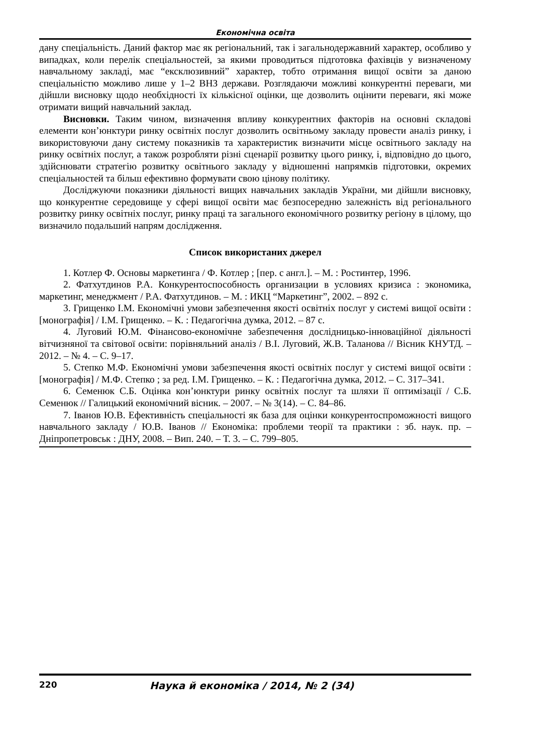Економічна освіта
дану спеціальність. Даний фактор має як регіональний, так і загальнодержавний характер, особливо у випадках, коли перелік спеціальностей, за якими проводиться підготовка фахівців у визначеному навчальному закладі, має “ексклюзивний” характер, тобто отримання вищої освіти за даною спеціальністю можливо лише у 1–2 ВНЗ держави. Розглядаючи можливі конкурентні переваги, ми дійшли висновку щодо необхідності їх кількісної оцінки, ще дозволить оцінити переваги, які може отримати вищий навчальний заклад.
Висновки. Таким чином, визначення впливу конкурентних факторів на основні складові елементи кон’юнктури ринку освітніх послуг дозволить освітньому закладу провести аналіз ринку, і використовуючи дану систему показників та характеристик визначити місце освітнього закладу на ринку освітніх послуг, а також розробляти різні сценарії розвитку цього ринку, і, відповідно до цього, здійснювати стратегію розвитку освітнього закладу у відношенні напрямків підготовки, окремих спеціальностей та більш ефективно формувати свою цінову політику.
Досліджуючи показники діяльності вищих навчальних закладів України, ми дійшли висновку, що конкурентне середовище у сфері вищої освіти має безпосередню залежність від регіонального розвитку ринку освітніх послуг, ринку праці та загального економічного розвитку регіону в цілому, що визначило подальший напрям дослідження.
Список використаних джерел
1. Котлер Ф. Основы маркетинга / Ф. Котлер ; [пер. с англ.]. – М. : Ростинтер, 1996.
2. Фатхутдинов Р.А. Конкурентоспособность организации в условиях кризиса : экономика, маркетинг, менеджмент / Р.А. Фатхутдинов. – М. : ИКЦ “Маркетинг”, 2002. – 892 с.
3. Грищенко І.М. Економічні умови забезпечення якості освітніх послуг у системі вищої освіти : [монографія] / І.М. Грищенко. – К. : Педагогічна думка, 2012. – 87 с.
4. Луговий Ю.М. Фінансово-економічне забезпечення дослідницько-інноваційної діяльності вітчизняної та світової освіти: порівняльний аналіз / В.І. Луговий, Ж.В. Таланова // Вісник КНУТД. – 2012. – № 4. – С. 9–17.
5. Степко М.Ф. Економічні умови забезпечення якості освітніх послуг у системі вищої освіти : [монографія] / М.Ф. Степко ; за ред. І.М. Грищенко. – К. : Педагогічна думка, 2012. – С. 317–341.
6. Семенюк С.Б. Оцінка кон’юнктури ринку освітніх послуг та шляхи її оптимізації / С.Б. Семенюк // Галицький економічний вісник. – 2007. – № 3(14). – С. 84–86.
7. Іванов Ю.В. Ефективність спеціальності як база для оцінки конкурентоспроможності вищого навчального закладу / Ю.В. Іванов // Економіка: проблеми теорії та практики : зб. наук. пр. – Дніпропетровськ : ДНУ, 2008. – Вип. 240. – Т. 3. – С. 799–805.
220 Наука й економіка / 2014, № 2 (34)